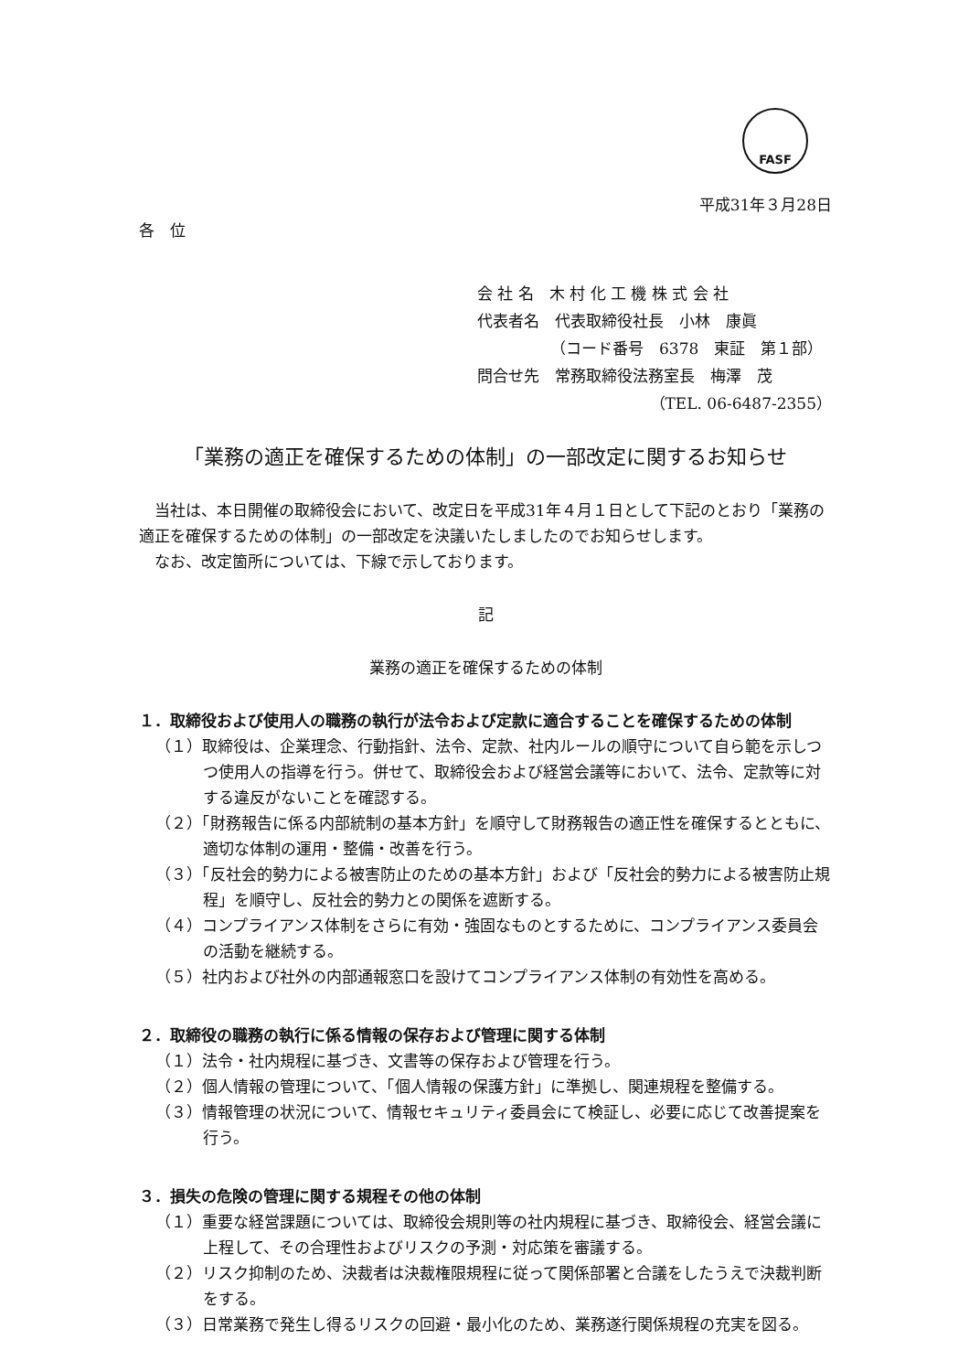FASF
平成31年３月28日
各　位
会 社 名　木 村 化 工 機 株 式 会 社
代表者名　代表取締役社長　小林　康眞
（コード番号　6378　東証　第１部）
問合せ先　常務取締役法務室長　梅澤　茂
（TEL. 06-6487-2355）
「業務の適正を確保するための体制」の一部改定に関するお知らせ
当社は、本日開催の取締役会において、改定日を平成31年４月１日として下記のとおり「業務の適正を確保するための体制」の一部改定を決議いたしましたのでお知らせします。
なお、改定箇所については、下線で示しております。
記
業務の適正を確保するための体制
１．取締役および使用人の職務の執行が法令および定款に適合することを確保するための体制
（１）取締役は、企業理念、行動指針、法令、定款、社内ルールの順守について自ら範を示しつつ使用人の指導を行う。併せて、取締役会および経営会議等において、法令、定款等に対する違反がないことを確認する。
（２）「財務報告に係る内部統制の基本方針」を順守して財務報告の適正性を確保するとともに、適切な体制の運用・整備・改善を行う。
（３）「反社会的勢力による被害防止のための基本方針」および「反社会的勢力による被害防止規程」を順守し、反社会的勢力との関係を遮断する。
（４）コンプライアンス体制をさらに有効・強固なものとするために、コンプライアンス委員会の活動を継続する。
（５）社内および社外の内部通報窓口を設けてコンプライアンス体制の有効性を高める。
２．取締役の職務の執行に係る情報の保存および管理に関する体制
（１）法令・社内規程に基づき、文書等の保存および管理を行う。
（２）個人情報の管理について、「個人情報の保護方針」に準拠し、関連規程を整備する。
（３）情報管理の状況について、情報セキュリティ委員会にて検証し、必要に応じて改善提案を行う。
３．損失の危険の管理に関する規程その他の体制
（１）重要な経営課題については、取締役会規則等の社内規程に基づき、取締役会、経営会議に上程して、その合理性およびリスクの予測・対応策を審議する。
（２）リスク抑制のため、決裁者は決裁権限規程に従って関係部署と合議をしたうえで決裁判断をする。
（３）日常業務で発生し得るリスクの回避・最小化のため、業務遂行関係規程の充実を図る。